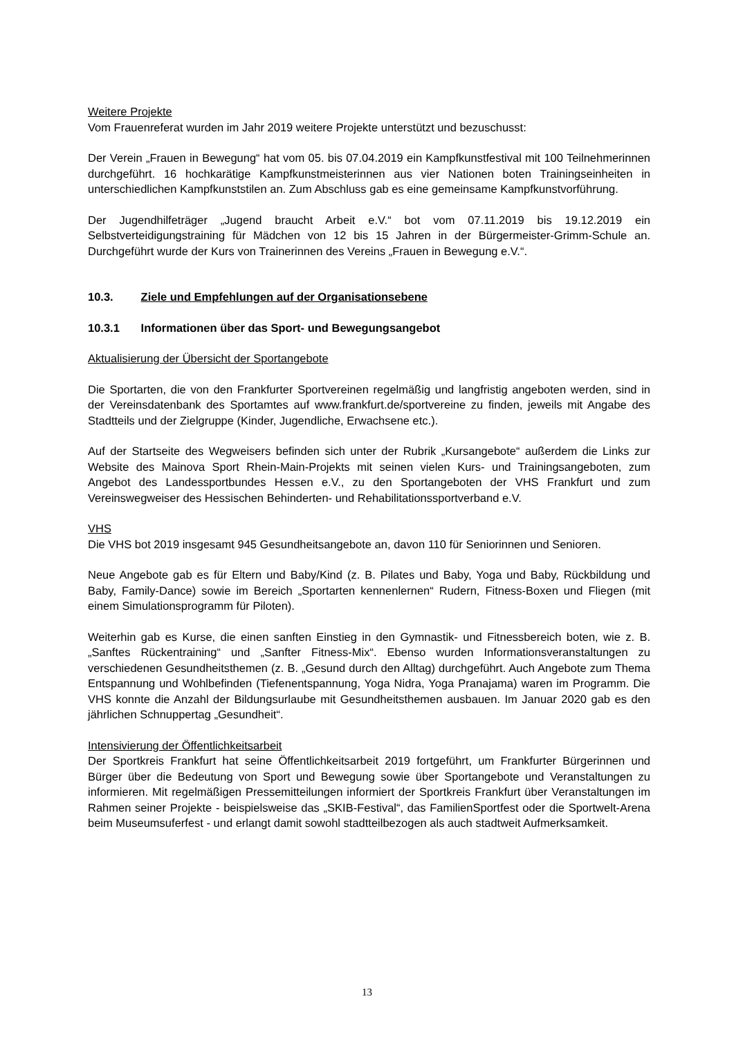Weitere Projekte
Vom Frauenreferat wurden im Jahr 2019 weitere Projekte unterstützt und bezuschusst:
Der Verein „Frauen in Bewegung“ hat vom 05. bis 07.04.2019 ein Kampfkunstfestival mit 100 Teilnehmerinnen durchgeführt. 16 hochkarätige Kampfkunstmeisterinnen aus vier Nationen boten Trainingseinheiten in unterschiedlichen Kampfkunststilen an. Zum Abschluss gab es eine gemeinsame Kampfkunstvorführung.
Der Jugendhilfeträger „Jugend braucht Arbeit e.V.“ bot vom 07.11.2019 bis 19.12.2019 ein Selbstverteidigungstraining für Mädchen von 12 bis 15 Jahren in der Bürgermeister-Grimm-Schule an. Durchgeführt wurde der Kurs von Trainerinnen des Vereins „Frauen in Bewegung e.V.“.
10.3. Ziele und Empfehlungen auf der Organisationsebene
10.3.1 Informationen über das Sport- und Bewegungsangebot
Aktualisierung der Übersicht der Sportangebote
Die Sportarten, die von den Frankfurter Sportvereinen regelmäßig und langfristig angeboten werden, sind in der Vereinsdatenbank des Sportamtes auf www.frankfurt.de/sportvereine zu finden, jeweils mit Angabe des Stadtteils und der Zielgruppe (Kinder, Jugendliche, Erwachsene etc.).
Auf der Startseite des Wegweisers befinden sich unter der Rubrik „Kursangebote“ außerdem die Links zur Website des Mainova Sport Rhein-Main-Projekts mit seinen vielen Kurs- und Trainingsangeboten, zum Angebot des Landessportbundes Hessen e.V., zu den Sportangeboten der VHS Frankfurt und zum Vereinswegweiser des Hessischen Behinderten- und Rehabilitationssportverband e.V.
VHS
Die VHS bot 2019 insgesamt 945 Gesundheitsangebote an, davon 110 für Seniorinnen und Senioren.
Neue Angebote gab es für Eltern und Baby/Kind (z. B. Pilates und Baby, Yoga und Baby, Rückbildung und Baby, Family-Dance) sowie im Bereich „Sportarten kennenlernen“ Rudern, Fitness-Boxen und Fliegen (mit einem Simulationsprogramm für Piloten).
Weiterhin gab es Kurse, die einen sanften Einstieg in den Gymnastik- und Fitnessbereich boten, wie z. B. „Sanftes Rückentraining“ und „Sanfter Fitness-Mix“. Ebenso wurden Informationsveranstaltungen zu verschiedenen Gesundheitsthemen (z. B. „Gesund durch den Alltag) durchgeführt. Auch Angebote zum Thema Entspannung und Wohlbefinden (Tiefenentspannung, Yoga Nidra, Yoga Pranajama) waren im Programm. Die VHS konnte die Anzahl der Bildungsurlaube mit Gesundheitsthemen ausbauen. Im Januar 2020 gab es den jährlichen Schnuppertag „Gesundheit“.
Intensivierung der Öffentlichkeitsarbeit
Der Sportkreis Frankfurt hat seine Öffentlichkeitsarbeit 2019 fortgeführt, um Frankfurter Bürgerinnen und Bürger über die Bedeutung von Sport und Bewegung sowie über Sportangebote und Veranstaltungen zu informieren. Mit regelmäßigen Pressemitteilungen informiert der Sportkreis Frankfurt über Veranstaltungen im Rahmen seiner Projekte - beispielsweise das „SKIB-Festival“, das FamilienSportfest oder die Sportwelt-Arena beim Museumsuferfest - und erlangt damit sowohl stadtteilbezogen als auch stadtweit Aufmerksamkeit.
13